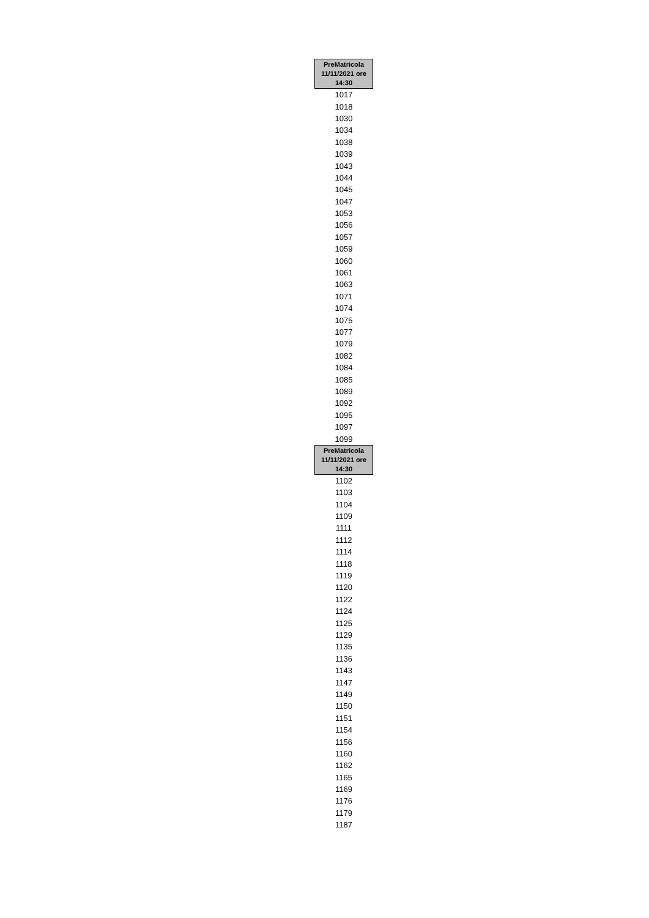| PreMatricola 11/11/2021 ore 14:30 |
| --- |
| 1017 |
| 1018 |
| 1030 |
| 1034 |
| 1038 |
| 1039 |
| 1043 |
| 1044 |
| 1045 |
| 1047 |
| 1053 |
| 1056 |
| 1057 |
| 1059 |
| 1060 |
| 1061 |
| 1063 |
| 1071 |
| 1074 |
| 1075 |
| 1077 |
| 1079 |
| 1082 |
| 1084 |
| 1085 |
| 1089 |
| 1092 |
| 1095 |
| 1097 |
| 1099 |
| PreMatricola 11/11/2021 ore 14:30 |
| 1102 |
| 1103 |
| 1104 |
| 1109 |
| 1111 |
| 1112 |
| 1114 |
| 1118 |
| 1119 |
| 1120 |
| 1122 |
| 1124 |
| 1125 |
| 1129 |
| 1135 |
| 1136 |
| 1143 |
| 1147 |
| 1149 |
| 1150 |
| 1151 |
| 1154 |
| 1156 |
| 1160 |
| 1162 |
| 1165 |
| 1169 |
| 1176 |
| 1179 |
| 1187 |